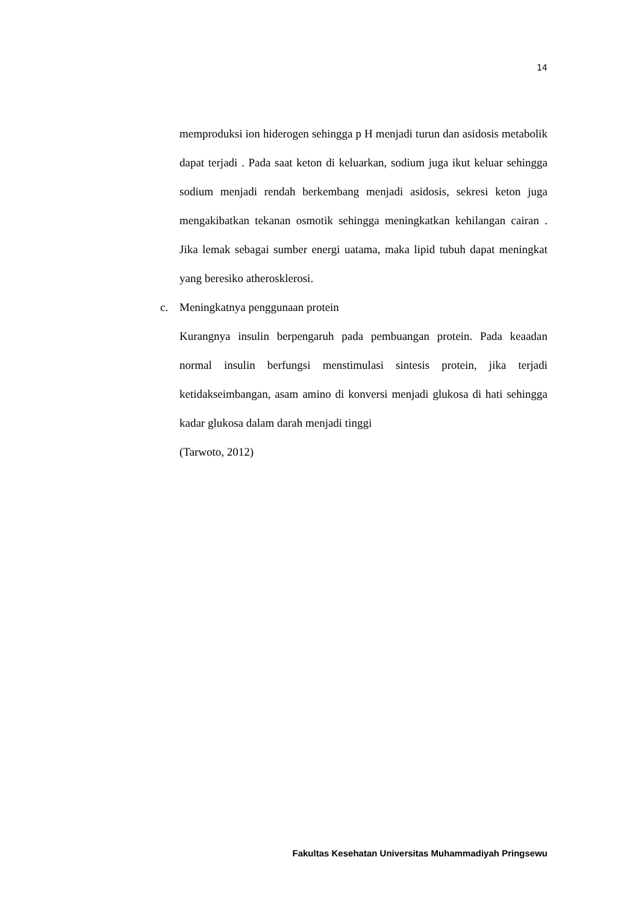14
memproduksi ion hiderogen sehingga p H menjadi turun dan asidosis metabolik dapat terjadi . Pada saat keton di keluarkan, sodium juga ikut keluar sehingga sodium menjadi rendah berkembang menjadi asidosis, sekresi keton juga mengakibatkan tekanan osmotik sehingga meningkatkan kehilangan cairan . Jika lemak sebagai sumber energi uatama, maka lipid tubuh dapat meningkat yang beresiko atherosklerosi.
c. Meningkatnya penggunaan protein
Kurangnya insulin berpengaruh pada pembuangan protein. Pada keaadan normal insulin berfungsi menstimulasi sintesis protein, jika terjadi ketidakseimbangan, asam amino di konversi menjadi glukosa di hati sehingga kadar glukosa dalam darah menjadi tinggi
(Tarwoto, 2012)
Fakultas Kesehatan Universitas Muhammadiyah Pringsewu